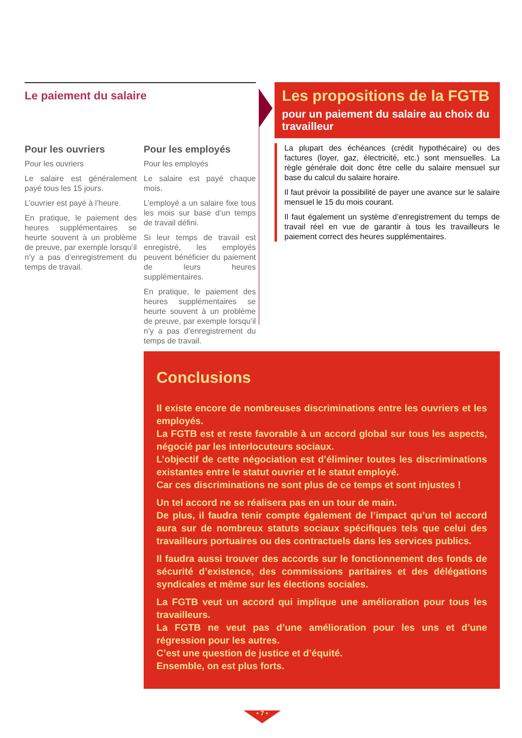Le paiement du salaire
Pour les ouvriers
Pour les ouvriers
Le salaire est généralement payé tous les 15 jours.
L’ouvrier est payé à l’heure.
En pratique, le paiement des heures supplémentaires se heurte souvent à un problème de preuve, par exemple lorsqu’il n’y a pas d’enregistrement du temps de travail.
Pour les employés
Pour les employés
Le salaire est payé chaque mois.
L’employé a un salaire fixe tous les mois sur base d’un temps de travail défini.
Si leur temps de travail est enregistré, les employés peuvent bénéficier du paiement de leurs heures supplémentaires.
En pratique, le paiement des heures supplémentaires se heurte souvent à un problème de preuve, par exemple lorsqu’il n’y a pas d’enregistrement du temps de travail.
Les propositions de la FGTB
pour un paiement du salaire au choix du travailleur
La plupart des échéances (crédit hypothécaire) ou des factures (loyer, gaz, électricité, etc.) sont mensuelles. La règle générale doit donc être celle du salaire mensuel sur base du calcul du salaire horaire.
Il faut prévoir la possibilité de payer une avance sur le salaire mensuel le 15 du mois courant.
Il faut également un système d’enregistrement du temps de travail réel en vue de garantir à tous les travailleurs le paiement correct des heures supplémentaires.
Conclusions
Il existe encore de nombreuses discriminations entre les ouvriers et les employés.
La FGTB est et reste favorable à un accord global sur tous les aspects, négocié par les interlocuteurs sociaux.
L’objectif de cette négociation est d’éliminer toutes les discriminations existantes entre le statut ouvrier et le statut employé.
Car ces discriminations ne sont plus de ce temps et sont injustes !
Un tel accord ne se réalisera pas en un tour de main.
De plus, il faudra tenir compte également de l’impact qu’un tel accord aura sur de nombreux statuts sociaux spécifiques tels que celui des travailleurs portuaires ou des contractuels dans les services publics.
Il faudra aussi trouver des accords sur le fonctionnement des fonds de sécurité d’existence, des commissions paritaires et des délégations syndicales et même sur les élections sociales.
La FGTB veut un accord qui implique une amélioration pour tous les travailleurs.
La FGTB ne veut pas d’une amélioration pour les uns et d’une régression pour les autres.
C’est une question de justice et d’équité.
Ensemble, on est plus forts.
• 7 •